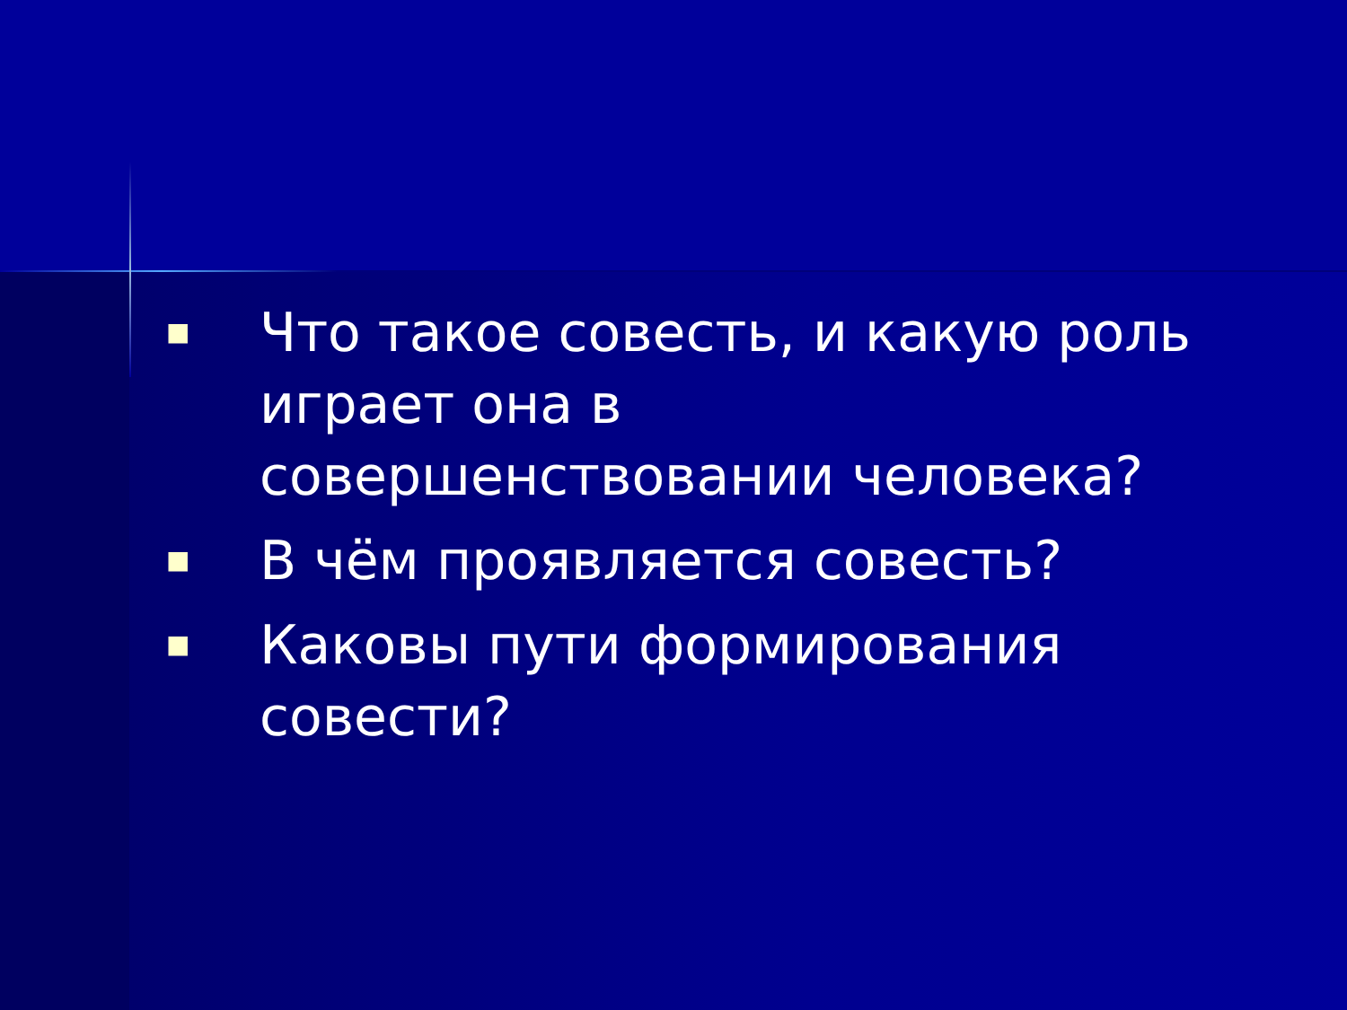■ Что такое совесть, и какую роль играет она в совершенствовании человека?
■ В чём проявляется совесть?
■ Каковы пути формирования совести?